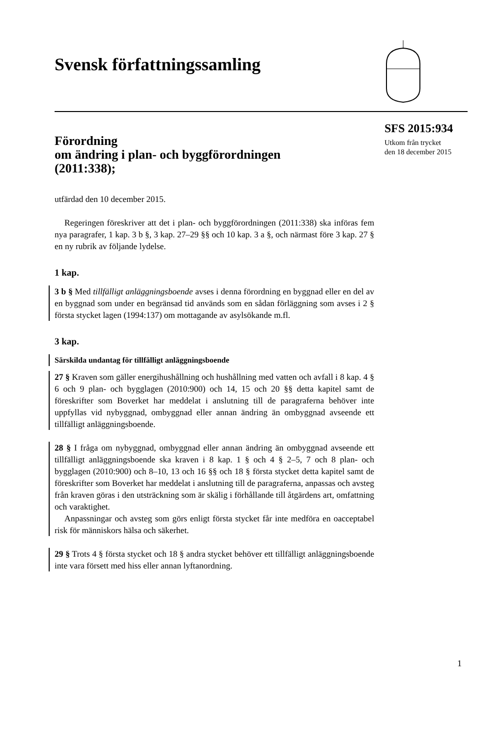Svensk författningssamling
SFS 2015:934
Utkom från trycket
den 18 december 2015
Förordning
om ändring i plan- och byggförordningen
(2011:338);
utfärdad den 10 december 2015.
Regeringen föreskriver att det i plan- och byggförordningen (2011:338) ska införas fem nya paragrafer, 1 kap. 3 b §, 3 kap. 27–29 §§ och 10 kap. 3 a §, och närmast före 3 kap. 27 § en ny rubrik av följande lydelse.
1 kap.
3 b § Med tillfälligt anläggningsboende avses i denna förordning en byggnad eller en del av en byggnad som under en begränsad tid används som en sådan förläggning som avses i 2 § första stycket lagen (1994:137) om mottagande av asylsökande m.fl.
3 kap.
Särskilda undantag för tillfälligt anläggningsboende
27 § Kraven som gäller energihushållning och hushållning med vatten och avfall i 8 kap. 4 § 6 och 9 plan- och bygglagen (2010:900) och 14, 15 och 20 §§ detta kapitel samt de föreskrifter som Boverket har meddelat i anslutning till de paragraferna behöver inte uppfyllas vid nybyggnad, ombyggnad eller annan ändring än ombyggnad avseende ett tillfälligt anläggningsboende.
28 § I fråga om nybyggnad, ombyggnad eller annan ändring än ombyggnad avseende ett tillfälligt anläggningsboende ska kraven i 8 kap. 1 § och 4 § 2–5, 7 och 8 plan- och bygglagen (2010:900) och 8–10, 13 och 16 §§ och 18 § första stycket detta kapitel samt de föreskrifter som Boverket har meddelat i anslutning till de paragraferna, anpassas och avsteg från kraven göras i den utsträckning som är skälig i förhållande till åtgärdens art, omfattning och varaktighet.
Anpassningar och avsteg som görs enligt första stycket får inte medföra en oacceptabel risk för människors hälsa och säkerhet.
29 § Trots 4 § första stycket och 18 § andra stycket behöver ett tillfälligt anläggningsboende inte vara försett med hiss eller annan lyftanordning.
1